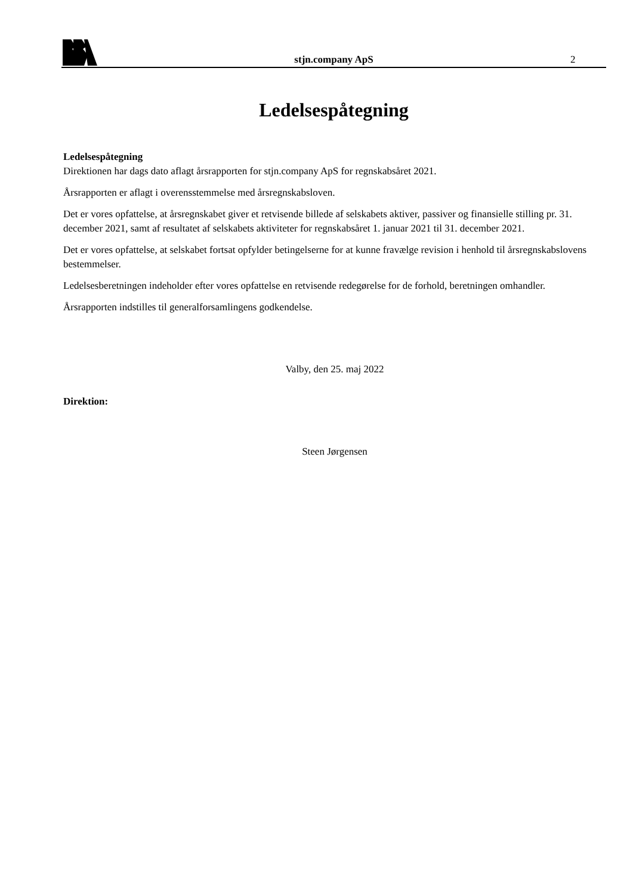stjn.company ApS
2
Ledelsespåtegning
Ledelsespåtegning
Direktionen har dags dato aflagt årsrapporten for stjn.company ApS for regnskabsåret 2021.
Årsrapporten er aflagt i overensstemmelse med årsregnskabsloven.
Det er vores opfattelse, at årsregnskabet giver et retvisende billede af selskabets aktiver, passiver og finansielle stilling pr. 31. december 2021, samt af resultatet af selskabets aktiviteter for regnskabsåret 1. januar 2021 til 31. december 2021.
Det er vores opfattelse, at selskabet fortsat opfylder betingelserne for at kunne fravælge revision i henhold til årsregnskabslovens bestemmelser.
Ledelsesberetningen indeholder efter vores opfattelse en retvisende redegørelse for de forhold, beretningen omhandler.
Årsrapporten indstilles til generalforsamlingens godkendelse.
Valby, den 25. maj 2022
Direktion:
Steen Jørgensen